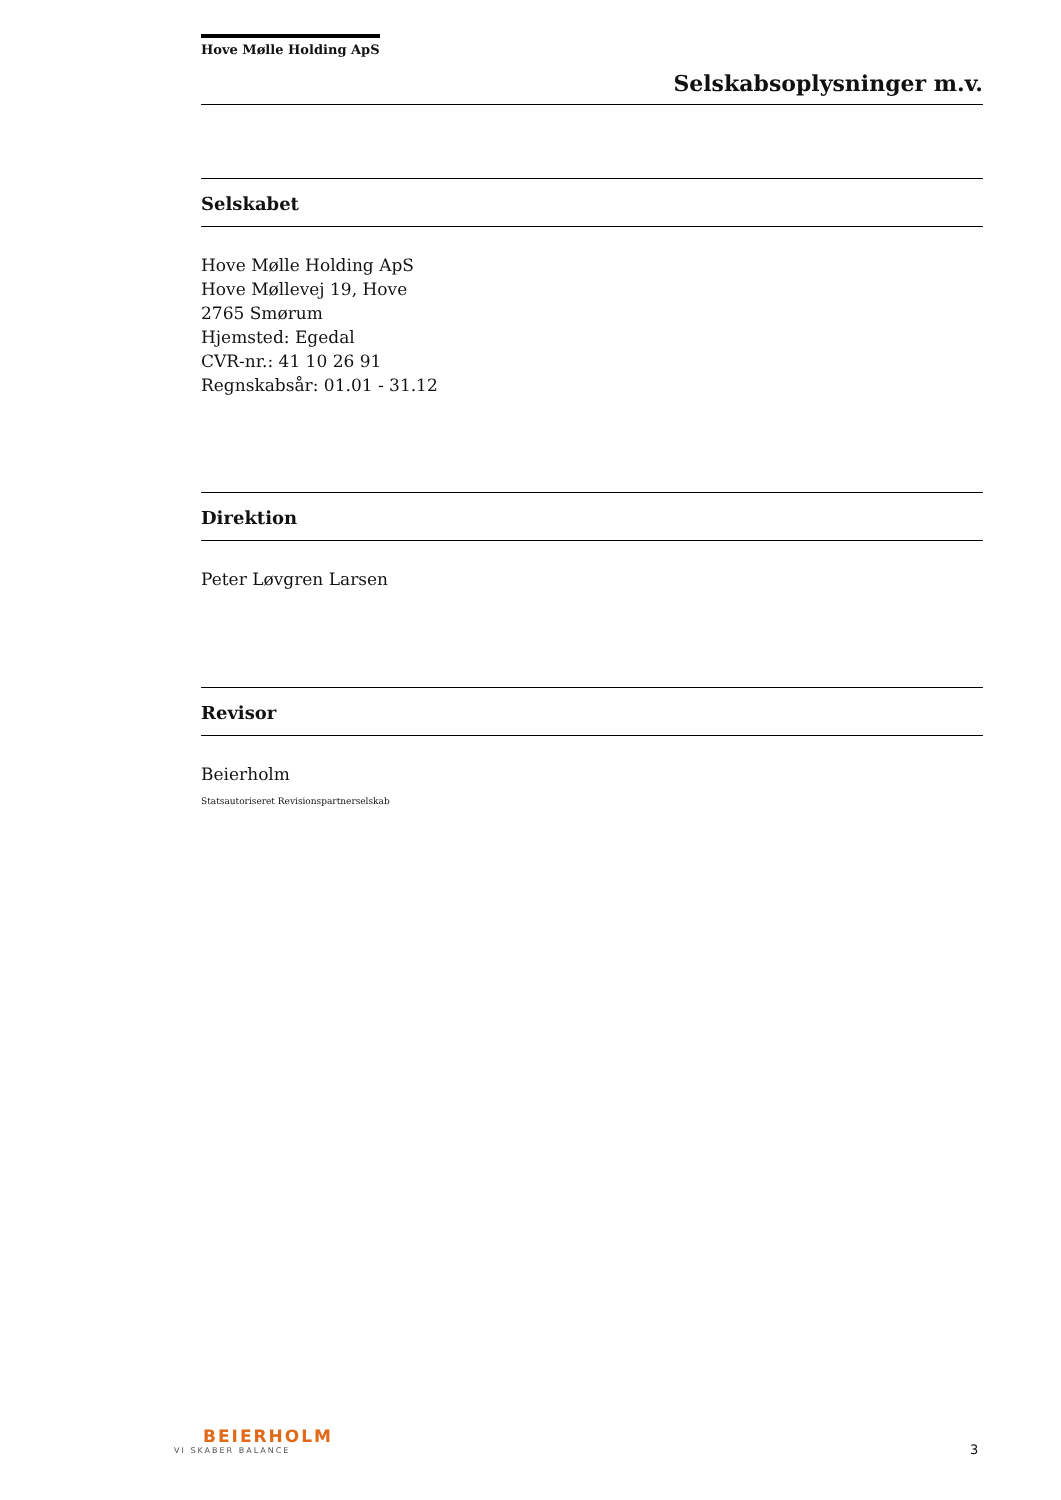Hove Mølle Holding ApS
Selskabsoplysninger m.v.
Selskabet
Hove Mølle Holding ApS
Hove Møllevej 19, Hove
2765 Smørum
Hjemsted: Egedal
CVR-nr.: 41 10 26 91
Regnskabsår: 01.01 - 31.12
Direktion
Peter Løvgren Larsen
Revisor
Beierholm
Statsautoriseret Revisionspartnerselskab
BEIERHOLM
VI SKABER BALANCE
3